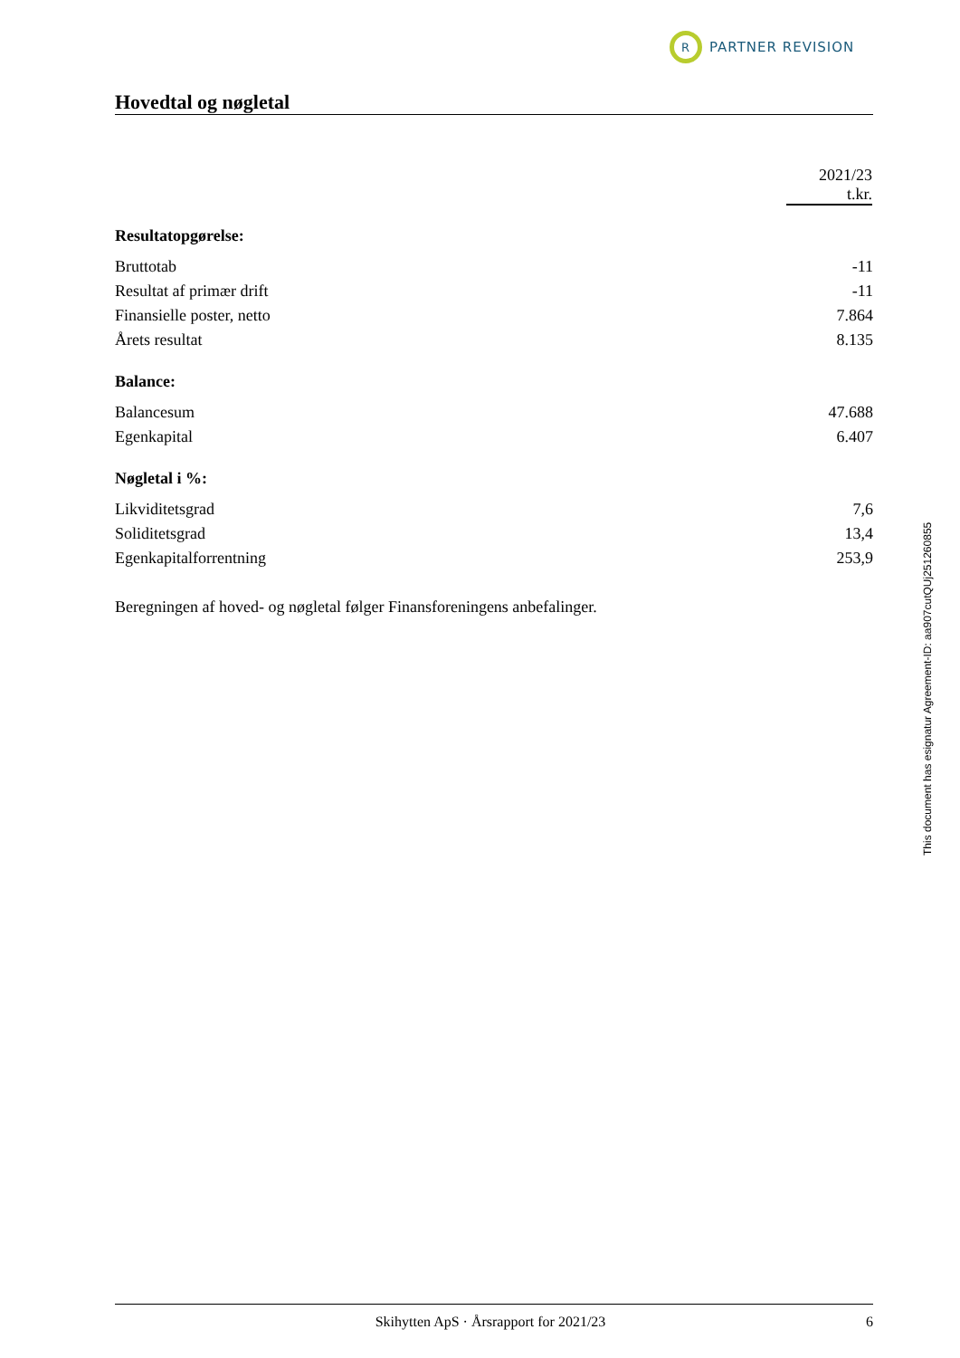R
PARTNER REVISION
Hovedtal og nøgletal
| | 2021/23 t.kr. |
| Resultatopgørelse: | |
| Bruttotab | -11 |
| Resultat af primær drift | -11 |
| Finansielle poster, netto | 7.864 |
| Årets resultat | 8.135 |
| Balance: | |
| Balancesum | 47.688 |
| Egenkapital | 6.407 |
| Nøgletal i %: | |
| Likviditetsgrad | 7,6 |
| Soliditetsgrad | 13,4 |
| Egenkapitalforrentning | 253,9 |
Beregningen af hoved- og nøgletal følger Finansforeningens anbefalinger.
This document has esignatur Agreement-ID: aa907cutQUj251260855
Skihytten ApS · Årsrapport for 2021/23 6